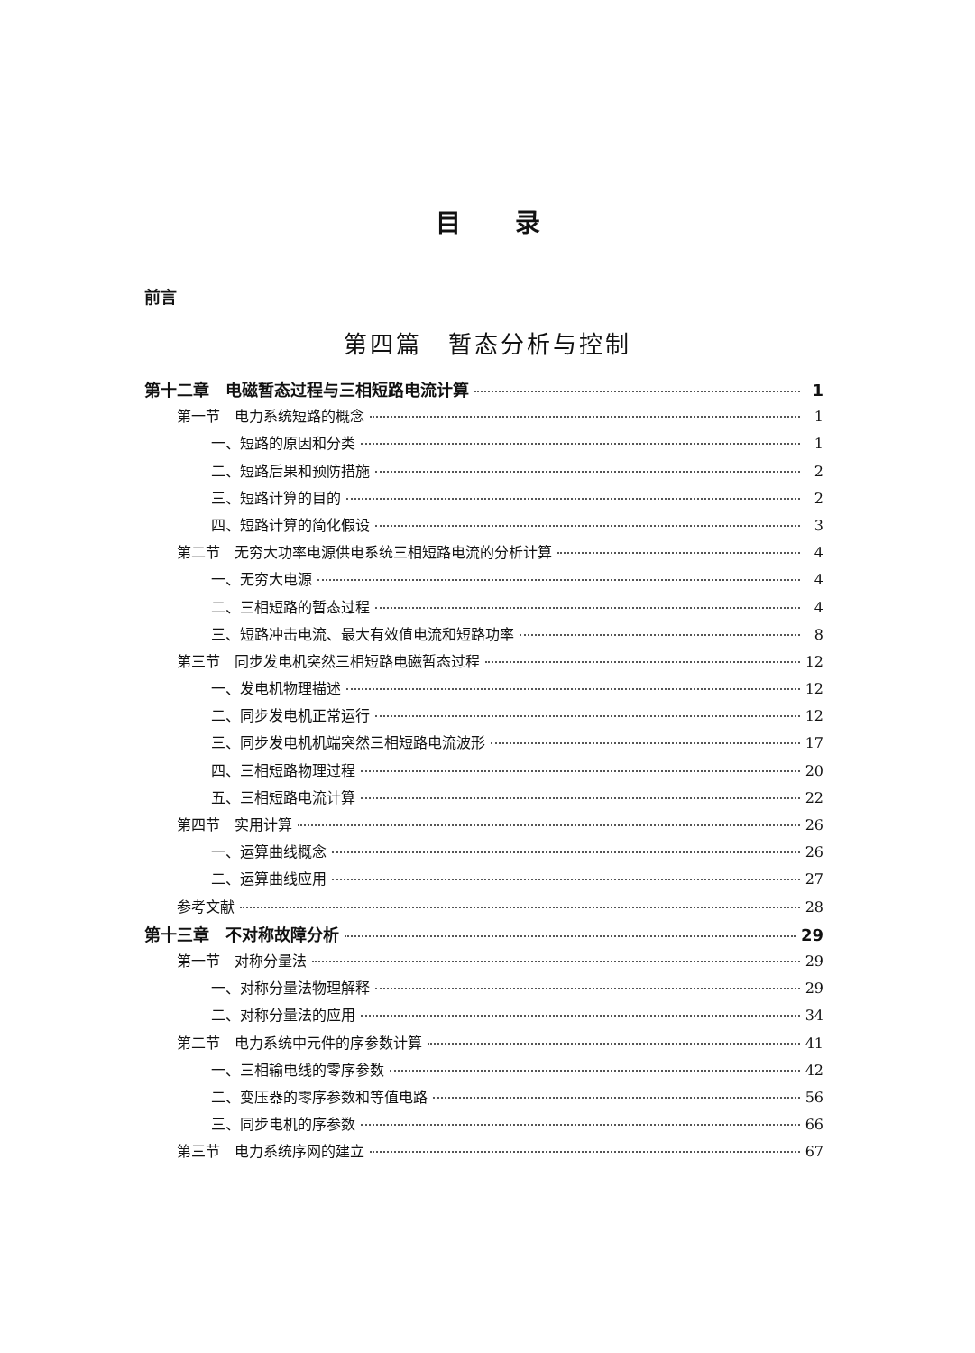目录
前言
第四篇　暂态分析与控制
第十二章　电磁暂态过程与三相短路电流计算 1
第一节　电力系统短路的概念 1
一、短路的原因和分类 1
二、短路后果和预防措施 2
三、短路计算的目的 2
四、短路计算的简化假设 3
第二节　无穷大功率电源供电系统三相短路电流的分析计算 4
一、无穷大电源 4
二、三相短路的暂态过程 4
三、短路冲击电流、最大有效值电流和短路功率 8
第三节　同步发电机突然三相短路电磁暂态过程 12
一、发电机物理描述 12
二、同步发电机正常运行 12
三、同步发电机机端突然三相短路电流波形 17
四、三相短路物理过程 20
五、三相短路电流计算 22
第四节　实用计算 26
一、运算曲线概念 26
二、运算曲线应用 27
参考文献 28
第十三章　不对称故障分析 29
第一节　对称分量法 29
一、对称分量法物理解释 29
二、对称分量法的应用 34
第二节　电力系统中元件的序参数计算 41
一、三相输电线的零序参数 42
二、变压器的零序参数和等值电路 56
三、同步电机的序参数 66
第三节　电力系统序网的建立 67